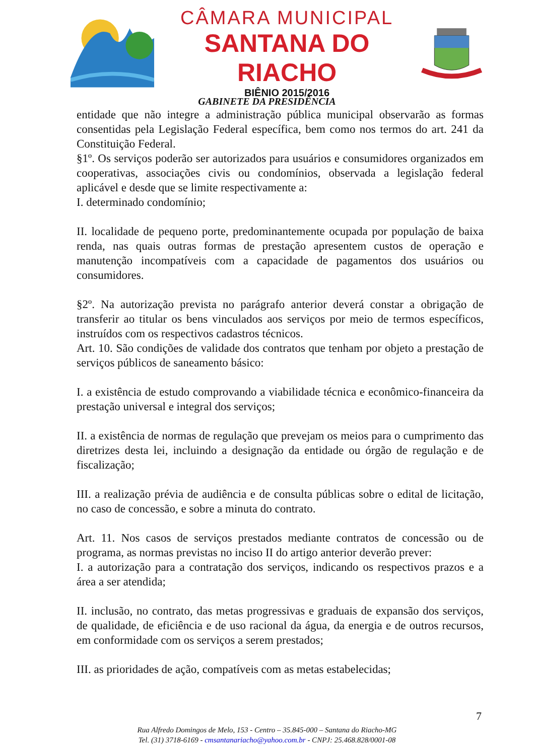CÂMARA MUNICIPAL
SANTANA DO RIACHO
BIÊNIO 2015/2016
GABINETE DA PRESIDÊNCIA
entidade que não integre a administração pública municipal observarão as formas consentidas pela Legislação Federal específica, bem como nos termos do art. 241 da Constituição Federal.
§1º. Os serviços poderão ser autorizados para usuários e consumidores organizados em cooperativas, associações civis ou condomínios, observada a legislação federal aplicável e desde que se limite respectivamente a:
I. determinado condomínio;
II. localidade de pequeno porte, predominantemente ocupada por população de baixa renda, nas quais outras formas de prestação apresentem custos de operação e manutenção incompatíveis com a capacidade de pagamentos dos usuários ou consumidores.
§2º. Na autorização prevista no parágrafo anterior deverá constar a obrigação de transferir ao titular os bens vinculados aos serviços por meio de termos específicos, instruídos com os respectivos cadastros técnicos.
Art. 10. São condições de validade dos contratos que tenham por objeto a prestação de serviços públicos de saneamento básico:
I. a existência de estudo comprovando a viabilidade técnica e econômico-financeira da prestação universal e integral dos serviços;
II. a existência de normas de regulação que prevejam os meios para o cumprimento das diretrizes desta lei, incluindo a designação da entidade ou órgão de regulação e de fiscalização;
III. a realização prévia de audiência e de consulta públicas sobre o edital de licitação, no caso de concessão, e sobre a minuta do contrato.
Art. 11. Nos casos de serviços prestados mediante contratos de concessão ou de programa, as normas previstas no inciso II do artigo anterior deverão prever:
I. a autorização para a contratação dos serviços, indicando os respectivos prazos e a área a ser atendida;
II. inclusão, no contrato, das metas progressivas e graduais de expansão dos serviços, de qualidade, de eficiência e de uso racional da água, da energia e de outros recursos, em conformidade com os serviços a serem prestados;
III. as prioridades de ação, compatíveis com as metas estabelecidas;
7
Rua Alfredo Domingos de Melo, 153 - Centro – 35.845-000 – Santana do Riacho-MG
Tel. (31) 3718-6169 - cmsantanariacho@yahoo.com.br - CNPJ: 25.468.828/0001-08